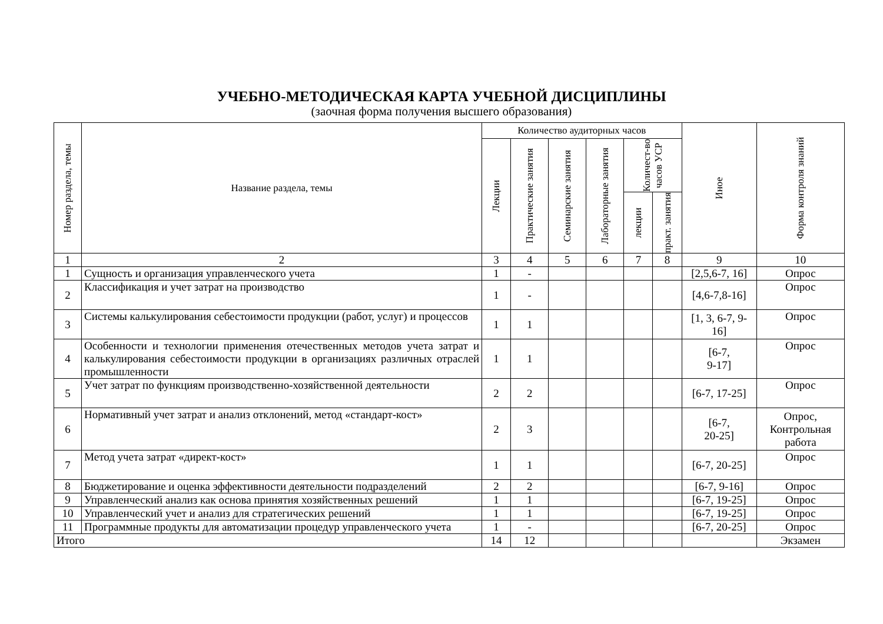УЧЕБНО-МЕТОДИЧЕСКАЯ КАРТА УЧЕБНОЙ ДИСЦИПЛИНЫ
(заочная форма получения высшего образования)
| Номер раздела, темы | Название раздела, темы | Количество аудиторных часов | | | | | | Иное | Форма контроля знаний |
| --- | --- | --- | --- | --- | --- | --- | --- | --- | --- |
| | | Лекции | Практические занятия | Семинарские занятия | Лабораторные занятия | Количест-во часов УСР | | | |
| | | | | | | лекции | практ. занятия | | |
| 1 | 2 | 3 | 4 | 5 | 6 | 7 | 8 | 9 | 10 |
| 1 | Сущность и организация управленческого учета | 1 | - | | | | | [2,5,6-7, 16] | Опрос |
| 2 | Классификация и учет затрат на производство | 1 | - | | | | | [4,6-7,8-16] | Опрос |
| 3 | Системы калькулирования себестоимости продукции (работ, услуг) и процессов | 1 | 1 | | | | | [1, 3, 6-7, 9-16] | Опрос |
| 4 | Особенности и технологии применения отечественных методов учета затрат и калькулирования себестоимости продукции в организациях различных отраслей промышленности | 1 | 1 | | | | | [6-7, 9-17] | Опрос |
| 5 | Учет затрат по функциям производственно-хозяйственной деятельности | 2 | 2 | | | | | [6-7, 17-25] | Опрос |
| 6 | Нормативный учет затрат и анализ отклонений, метод «стандарт-кост» | 2 | 3 | | | | | [6-7, 20-25] | Опрос, Контрольная работа |
| 7 | Метод учета затрат «директ-кост» | 1 | 1 | | | | | [6-7, 20-25] | Опрос |
| 8 | Бюджетирование и оценка эффективности деятельности подразделений | 2 | 2 | | | | | [6-7, 9-16] | Опрос |
| 9 | Управленческий анализ как основа принятия хозяйственных решений | 1 | 1 | | | | | [6-7, 19-25] | Опрос |
| 10 | Управленческий учет и анализ для стратегических решений | 1 | 1 | | | | | [6-7, 19-25] | Опрос |
| 11 | Программные продукты для автоматизации процедур управленческого учета | 1 | - | | | | | [6-7, 20-25] | Опрос |
| Итого | | 14 | 12 | | | | | | Экзамен |